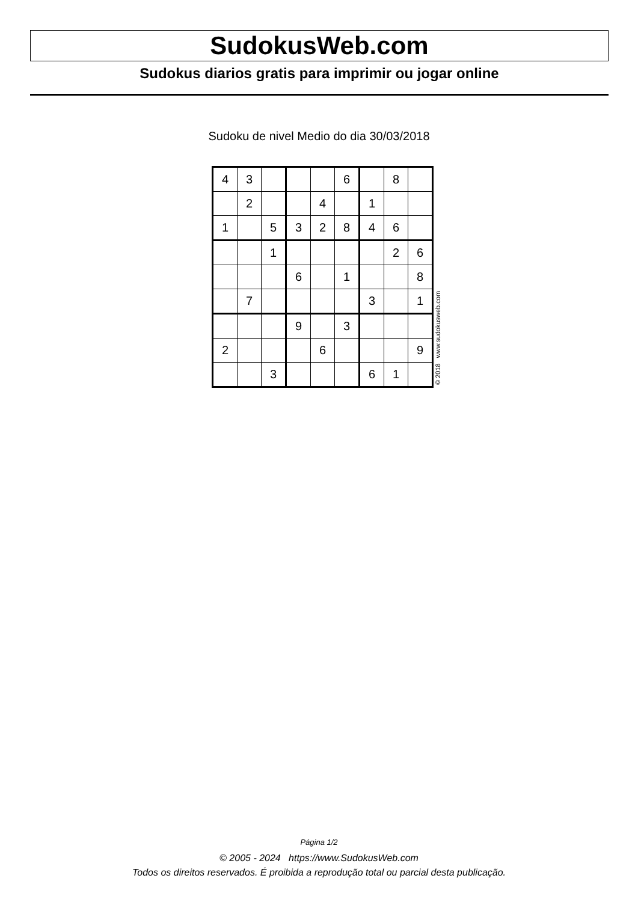SudokusWeb.com
Sudokus diarios gratis para imprimir ou jogar online
Sudoku de nivel Medio do dia 30/03/2018
| 4 | 3 | | | | 6 | | 8 | |
| | 2 | | | 4 | | 1 | | |
| 1 | | 5 | 3 | 2 | 8 | 4 | 6 | |
| | | 1 | | | | | 2 | 6 |
| | | | 6 | | 1 | | | 8 |
| | 7 | | | | | 3 | | 1 |
| | | | 9 | | 3 | | | |
| 2 | | | | 6 | | | | 9 |
| | | 3 | | | | 6 | 1 | |
© 2018 www.sudokusweb.com
Página 1/2
© 2005 - 2024 https://www.SudokusWeb.com
Todos os direitos reservados. É proibida a reprodução total ou parcial desta publicação.